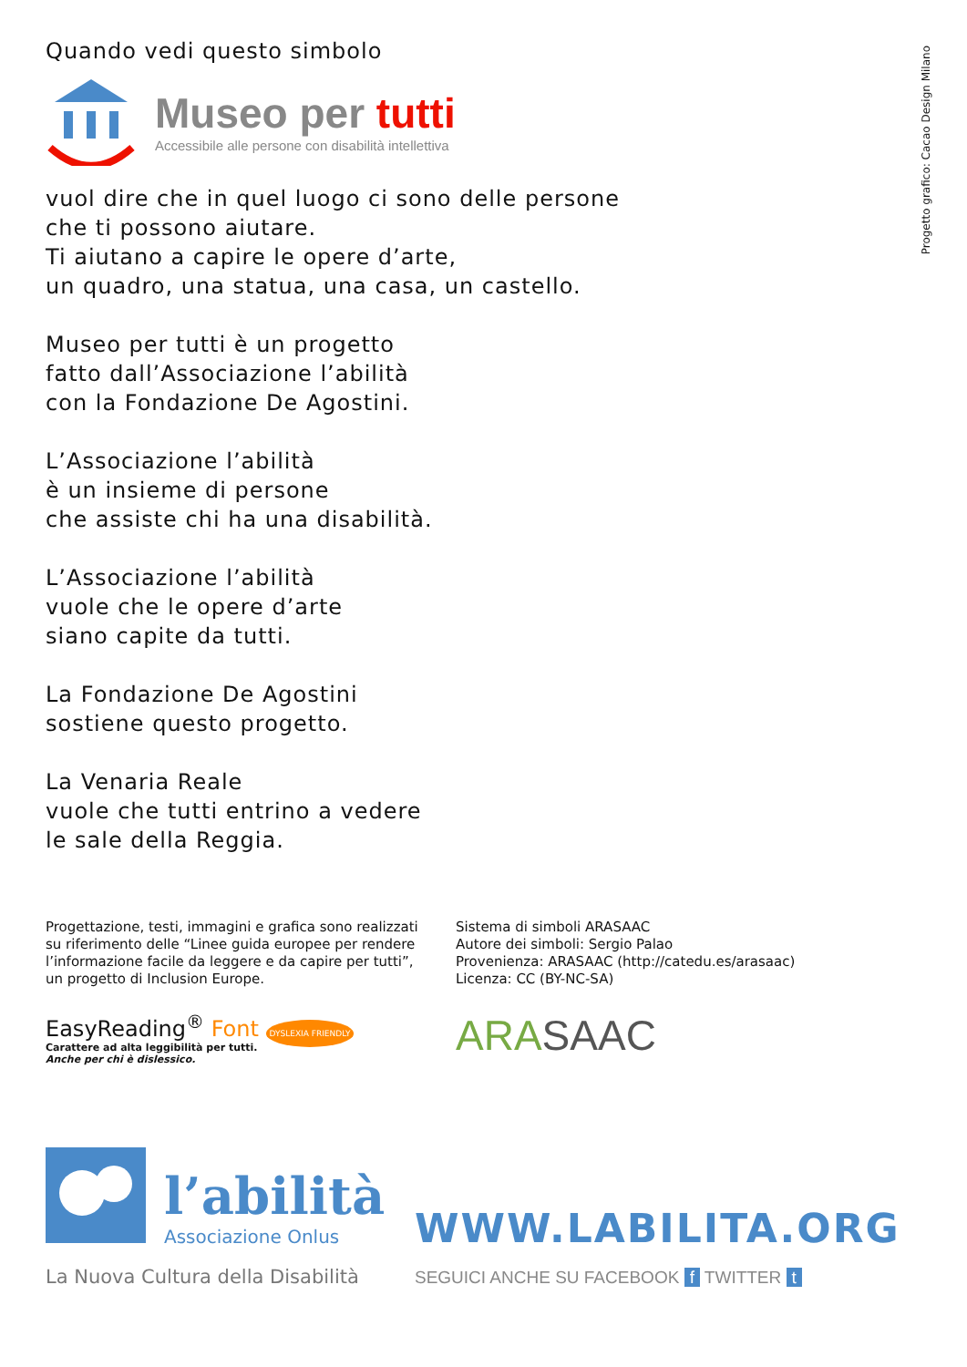Progetto grafico: Cacao Design Milano
Quando vedi questo simbolo
Museo per tutti
Accessibile alle persone con disabilità intellettiva
vuol dire che in quel luogo ci sono delle persone
che ti possono aiutare.
Ti aiutano a capire le opere d’arte,
un quadro, una statua, una casa, un castello.
Museo per tutti è un progetto
fatto dall’Associazione l’abilità
con la Fondazione De Agostini.
L’Associazione l’abilità
è un insieme di persone
che assiste chi ha una disabilità.
L’Associazione l’abilità
vuole che le opere d’arte
siano capite da tutti.
La Fondazione De Agostini
sostiene questo progetto.
La Venaria Reale
vuole che tutti entrino a vedere
le sale della Reggia.
Progettazione, testi, immagini e grafica sono realizzati
su riferimento delle “Linee guida europee per rendere
l’informazione facile da leggere e da capire per tutti”,
un progetto di Inclusion Europe.
EasyReading<sup>®</sup> Font DYSLEXIA FRIENDLY
Carattere ad alta leggibilità per tutti.
Anche per chi è dislessico.
Sistema di simboli ARASAAC
Autore dei simboli: Sergio Palao
Provenienza: ARASAAC (http://catedu.es/arasaac)
Licenza: CC (BY-NC-SA)
ARA SAAC
l’abilità
Associazione Onlus
La Nuova Cultura della Disabilità
WWW.LABILITA.ORG
SEGUICI ANCHE SU FACEBOOK f TWITTER t